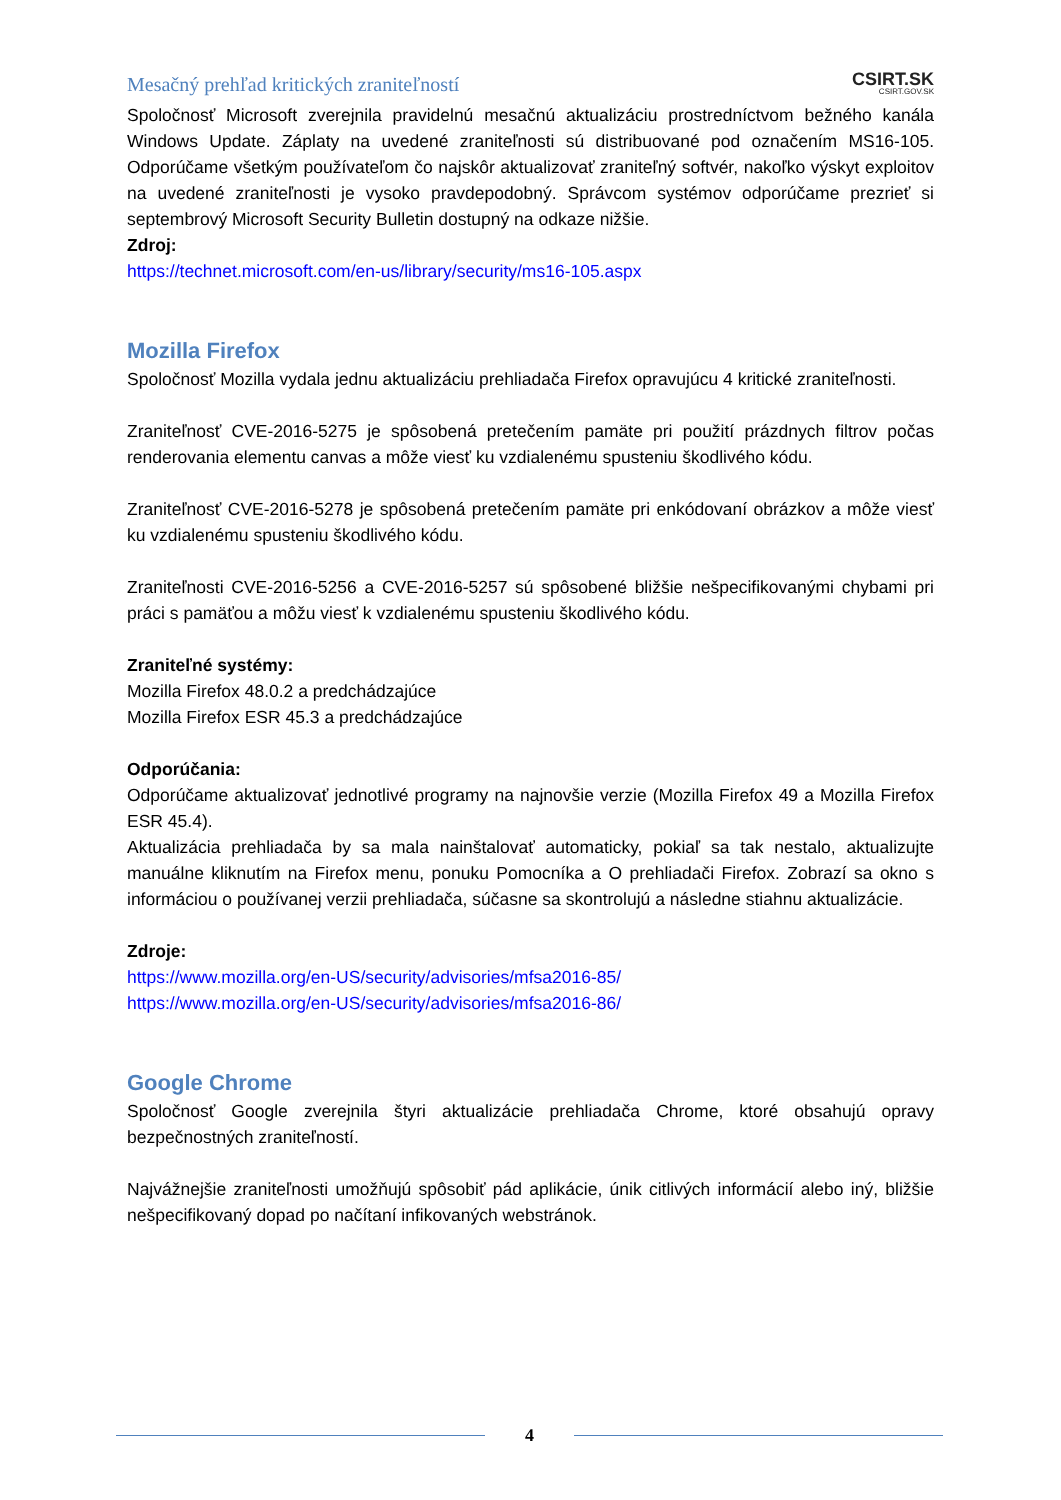Mesačný prehľad kritických zraniteľností
CSIRT.SK
CSIRT.GOV.SK
Spoločnosť Microsoft zverejnila pravidelnú mesačnú aktualizáciu prostredníctvom bežného kanála Windows Update. Záplaty na uvedené zraniteľnosti sú distribuované pod označením MS16-105. Odporúčame všetkým používateľom čo najskôr aktualizovať zraniteľný softvér, nakoľko výskyt exploitov na uvedené zraniteľnosti je vysoko pravdepodobný. Správcom systémov odporúčame prezrieť si septembrový Microsoft Security Bulletin dostupný na odkaze nižšie.
Zdroj:
https://technet.microsoft.com/en-us/library/security/ms16-105.aspx
Mozilla Firefox
Spoločnosť Mozilla vydala jednu aktualizáciu prehliadača Firefox opravujúcu 4 kritické zraniteľnosti.
Zraniteľnosť CVE-2016-5275 je spôsobená pretečením pamäte pri použití prázdnych filtrov počas renderovania elementu canvas a môže viesť ku vzdialenému spusteniu škodlivého kódu.
Zraniteľnosť CVE-2016-5278 je spôsobená pretečením pamäte pri enkódovaní obrázkov a môže viesť ku vzdialenému spusteniu škodlivého kódu.
Zraniteľnosti CVE-2016-5256 a CVE-2016-5257 sú spôsobené bližšie nešpecifikovanými chybami pri práci s pamäťou a môžu viesť k vzdialenému spusteniu škodlivého kódu.
Zraniteľné systémy:
Mozilla Firefox 48.0.2 a predchádzajúce
Mozilla Firefox ESR 45.3 a predchádzajúce
Odporúčania:
Odporúčame aktualizovať jednotlivé programy na najnovšie verzie (Mozilla Firefox 49 a Mozilla Firefox ESR 45.4).
Aktualizácia prehliadača by sa mala nainštalovať automaticky, pokiaľ sa tak nestalo, aktualizujte manuálne kliknutím na Firefox menu, ponuku Pomocníka a O prehliadači Firefox. Zobrazí sa okno s informáciou o používanej verzii prehliadača, súčasne sa skontrolujú a následne stiahnu aktualizácie.
Zdroje:
https://www.mozilla.org/en-US/security/advisories/mfsa2016-85/
https://www.mozilla.org/en-US/security/advisories/mfsa2016-86/
Google Chrome
Spoločnosť Google zverejnila štyri aktualizácie prehliadača Chrome, ktoré obsahujú opravy bezpečnostných zraniteľností.
Najvážnejšie zraniteľnosti umožňujú spôsobiť pád aplikácie, únik citlivých informácií alebo iný, bližšie nešpecifikovaný dopad po načítaní infikovaných webstránok.
4